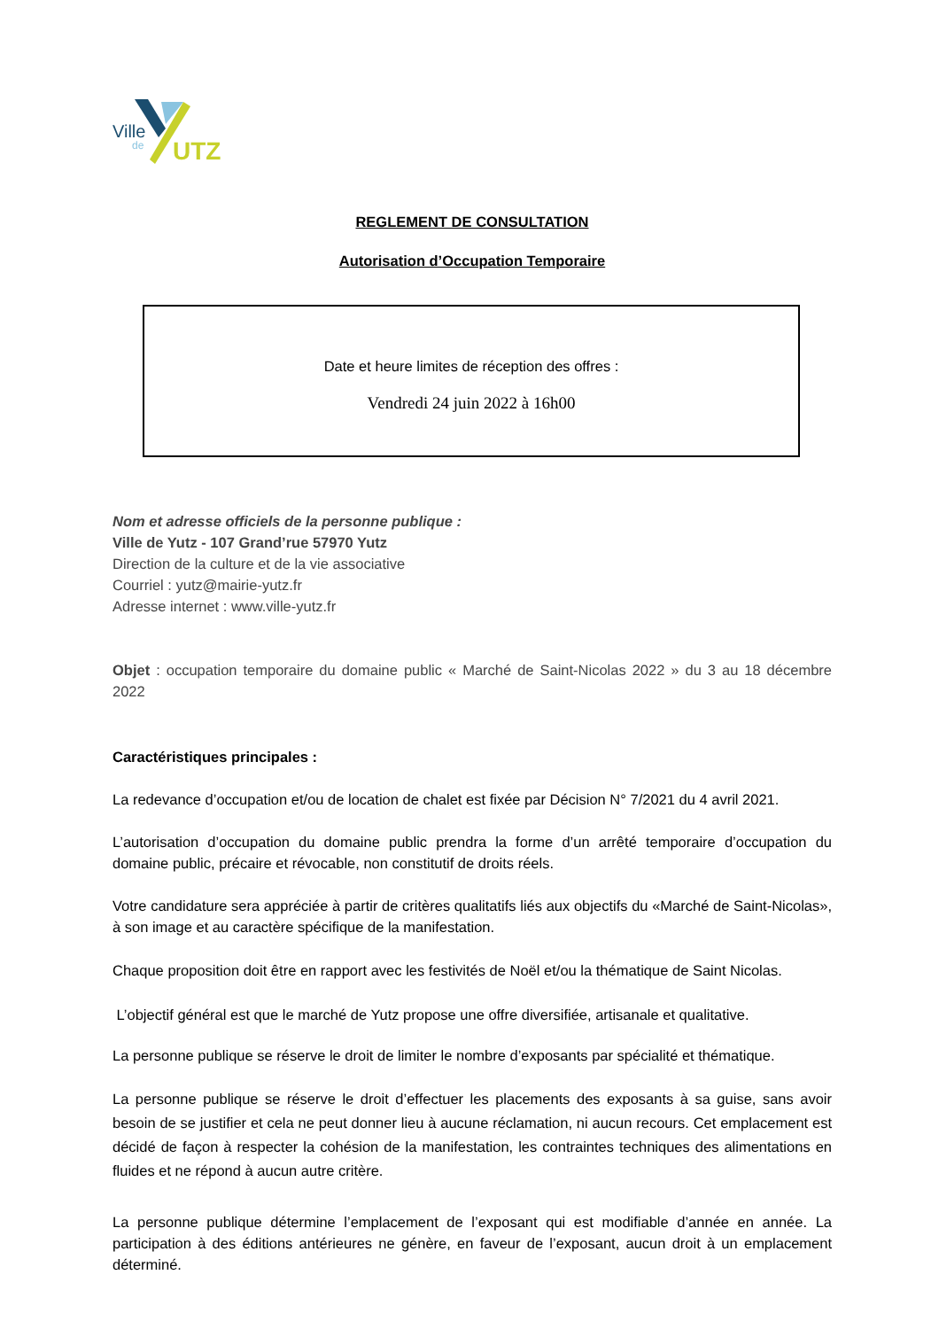Ville
de
UTZ
REGLEMENT DE CONSULTATION
Autorisation d’Occupation Temporaire
Date et heure limites de réception des offres :
Vendredi 24 juin 2022 à 16h00
Nom et adresse officiels de la personne publique :
Ville de Yutz - 107 Grand’rue 57970 Yutz
Direction de la culture et de la vie associative
Courriel : yutz@mairie-yutz.fr
Adresse internet : www.ville-yutz.fr
Objet : occupation temporaire du domaine public « Marché de Saint-Nicolas 2022 » du 3 au 18 décembre 2022
Caractéristiques principales :
La redevance d’occupation et/ou de location de chalet est fixée par Décision N° 7/2021 du 4 avril 2021.
L’autorisation d’occupation du domaine public prendra la forme d’un arrêté temporaire d’occupation du domaine public, précaire et révocable, non constitutif de droits réels.
Votre candidature sera appréciée à partir de critères qualitatifs liés aux objectifs du «Marché de Saint-Nicolas», à son image et au caractère spécifique de la manifestation.
Chaque proposition doit être en rapport avec les festivités de Noël et/ou la thématique de Saint Nicolas.
L’objectif général est que le marché de Yutz propose une offre diversifiée, artisanale et qualitative.
La personne publique se réserve le droit de limiter le nombre d’exposants par spécialité et thématique.
La personne publique se réserve le droit d’effectuer les placements des exposants à sa guise, sans avoir besoin de se justifier et cela ne peut donner lieu à aucune réclamation, ni aucun recours. Cet emplacement est décidé de façon à respecter la cohésion de la manifestation, les contraintes techniques des alimentations en fluides et ne répond à aucun autre critère.
La personne publique détermine l’emplacement de l’exposant qui est modifiable d’année en année. La participation à des éditions antérieures ne génère, en faveur de l’exposant, aucun droit à un emplacement déterminé.